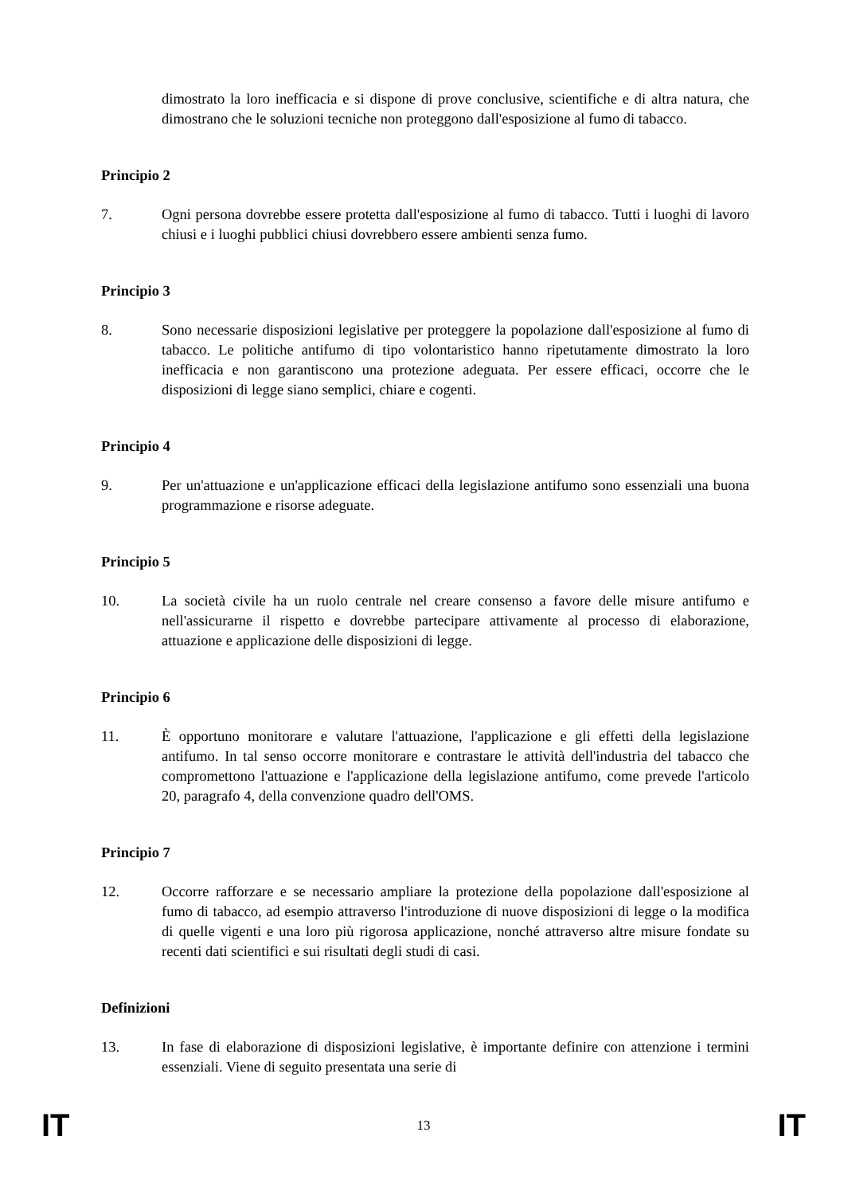dimostrato la loro inefficacia e si dispone di prove conclusive, scientifiche e di altra natura, che dimostrano che le soluzioni tecniche non proteggono dall'esposizione al fumo di tabacco.
Principio 2
7. Ogni persona dovrebbe essere protetta dall'esposizione al fumo di tabacco. Tutti i luoghi di lavoro chiusi e i luoghi pubblici chiusi dovrebbero essere ambienti senza fumo.
Principio 3
8. Sono necessarie disposizioni legislative per proteggere la popolazione dall'esposizione al fumo di tabacco. Le politiche antifumo di tipo volontaristico hanno ripetutamente dimostrato la loro inefficacia e non garantiscono una protezione adeguata. Per essere efficaci, occorre che le disposizioni di legge siano semplici, chiare e cogenti.
Principio 4
9. Per un'attuazione e un'applicazione efficaci della legislazione antifumo sono essenziali una buona programmazione e risorse adeguate.
Principio 5
10. La società civile ha un ruolo centrale nel creare consenso a favore delle misure antifumo e nell'assicurarne il rispetto e dovrebbe partecipare attivamente al processo di elaborazione, attuazione e applicazione delle disposizioni di legge.
Principio 6
11. È opportuno monitorare e valutare l'attuazione, l'applicazione e gli effetti della legislazione antifumo. In tal senso occorre monitorare e contrastare le attività dell'industria del tabacco che compromettono l'attuazione e l'applicazione della legislazione antifumo, come prevede l'articolo 20, paragrafo 4, della convenzione quadro dell'OMS.
Principio 7
12. Occorre rafforzare e se necessario ampliare la protezione della popolazione dall'esposizione al fumo di tabacco, ad esempio attraverso l'introduzione di nuove disposizioni di legge o la modifica di quelle vigenti e una loro più rigorosa applicazione, nonché attraverso altre misure fondate su recenti dati scientifici e sui risultati degli studi di casi.
Definizioni
13. In fase di elaborazione di disposizioni legislative, è importante definire con attenzione i termini essenziali. Viene di seguito presentata una serie di
IT 13 IT